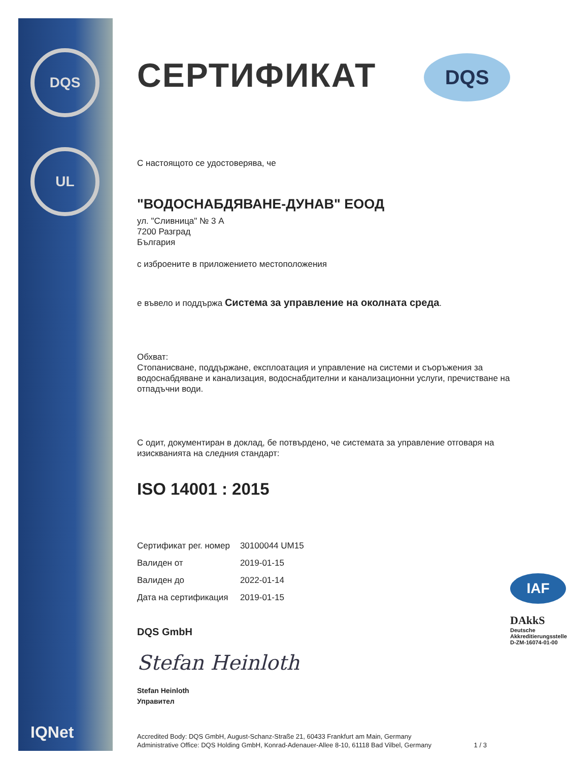DQS
UL
IQNet
DQS
СЕРТИФИКАТ
С настоящото се удостоверява, че
"ВОДОСНАБДЯВАНЕ-ДУНАВ" ЕООД
ул. "Сливница" № 3 А
7200 Разград
България
с изброените в приложението местоположения
е въвело и поддържа Система за управление на околната среда.
Обхват:
Стопанисване, поддържане, експлоатация и управление на системи и съоръжения за водоснабдяване и канализация, водоснабдителни и канализационни услуги, пречистване на отпадъчни води.
С одит, документиран в доклад, бе потвърдено, че системата за управление отговаря на изискванията на следния стандарт:
ISO 14001 : 2015
| Сертификат рег. номер | 30100044 UM15 |
| Валиден от | 2019-01-15 |
| Валиден до | 2022-01-14 |
| Дата на сертификация | 2019-01-15 |
DQS GmbH
Stefan Heinloth
Stefan Heinloth
Управител
Accredited Body: DQS GmbH, August-Schanz-Straße 21, 60433 Frankfurt am Main, Germany
Administrative Office: DQS Holding GmbH, Konrad-Adenauer-Allee 8-10, 61118 Bad Vilbel, Germany 1 / 3
IAF
DAkkS
Deutsche
Akkreditierungsstelle
D-ZM-16074-01-00